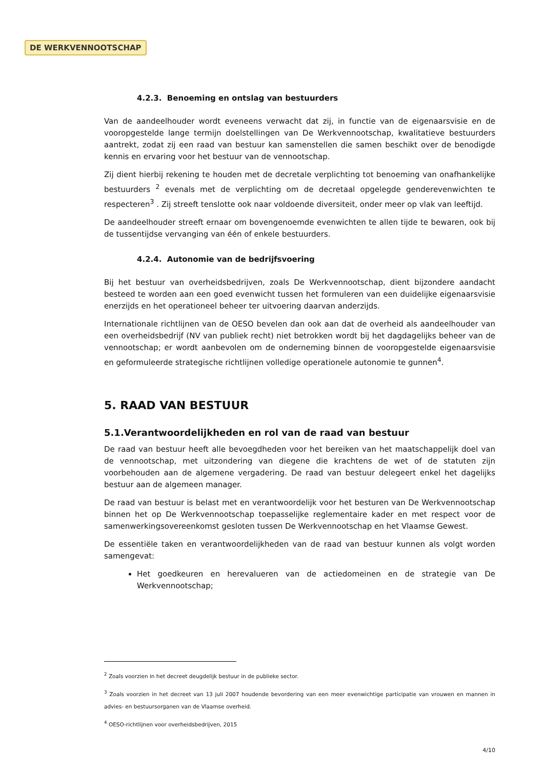DE WERKVENNOOTSCHAP
4.2.3. Benoeming en ontslag van bestuurders
Van de aandeelhouder wordt eveneens verwacht dat zij, in functie van de eigenaarsvisie en de vooropgestelde lange termijn doelstellingen van De Werkvennootschap, kwalitatieve bestuurders aantrekt, zodat zij een raad van bestuur kan samenstellen die samen beschikt over de benodigde kennis en ervaring voor het bestuur van de vennootschap.
Zij dient hierbij rekening te houden met de decretale verplichting tot benoeming van onafhankelijke bestuurders <sup>2</sup> evenals met de verplichting om de decretaal opgelegde genderevenwichten te respecteren<sup>3</sup> . Zij streeft tenslotte ook naar voldoende diversiteit, onder meer op vlak van leeftijd.
De aandeelhouder streeft ernaar om bovengenoemde evenwichten te allen tijde te bewaren, ook bij de tussentijdse vervanging van één of enkele bestuurders.
4.2.4. Autonomie van de bedrijfsvoering
Bij het bestuur van overheidsbedrijven, zoals De Werkvennootschap, dient bijzondere aandacht besteed te worden aan een goed evenwicht tussen het formuleren van een duidelijke eigenaarsvisie enerzijds en het operationeel beheer ter uitvoering daarvan anderzijds.
Internationale richtlijnen van de OESO bevelen dan ook aan dat de overheid als aandeelhouder van een overheidsbedrijf (NV van publiek recht) niet betrokken wordt bij het dagdagelijks beheer van de vennootschap; er wordt aanbevolen om de onderneming binnen de vooropgestelde eigenaarsvisie en geformuleerde strategische richtlijnen volledige operationele autonomie te gunnen<sup>4</sup>.
5. RAAD VAN BESTUUR
5.1.Verantwoordelijkheden en rol van de raad van bestuur
De raad van bestuur heeft alle bevoegdheden voor het bereiken van het maatschappelijk doel van de vennootschap, met uitzondering van diegene die krachtens de wet of de statuten zijn voorbehouden aan de algemene vergadering. De raad van bestuur delegeert enkel het dagelijks bestuur aan de algemeen manager.
De raad van bestuur is belast met en verantwoordelijk voor het besturen van De Werkvennootschap binnen het op De Werkvennootschap toepasselijke reglementaire kader en met respect voor de samenwerkingsovereenkomst gesloten tussen De Werkvennootschap en het Vlaamse Gewest.
De essentiële taken en verantwoordelijkheden van de raad van bestuur kunnen als volgt worden samengevat:
Het goedkeuren en herevalueren van de actiedomeinen en de strategie van De Werkvennootschap;
<sup>2</sup> Zoals voorzien in het decreet deugdelijk bestuur in de publieke sector.
<sup>3</sup> Zoals voorzien in het decreet van 13 juli 2007 houdende bevordering van een meer evenwichtige participatie van vrouwen en mannen in advies- en bestuursorganen van de Vlaamse overheid.
<sup>4</sup> OESO-richtlijnen voor overheidsbedrijven, 2015
4/10